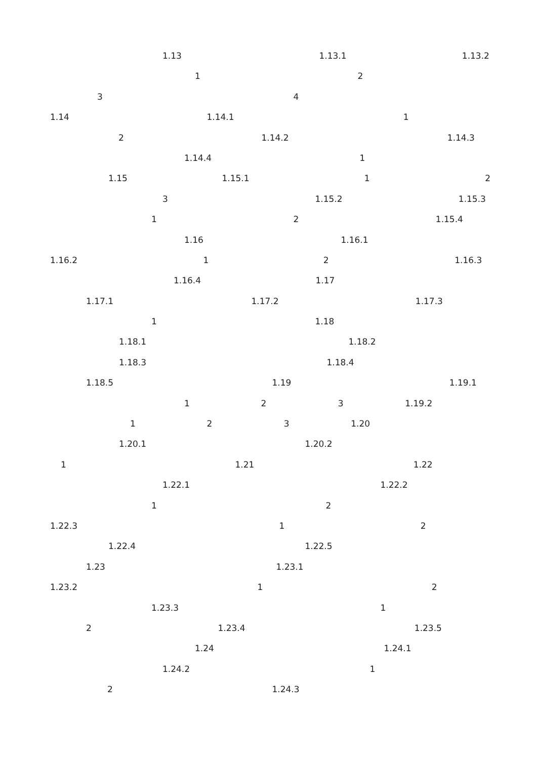1.13 1.13.1 1.13.2
1 2
3 4
1.14 1.14.1 1
2 1.14.2 1.14.3
1.14.4 1
1.15 1.15.1 1 2
3 1.15.2 1.15.3
1 2 1.15.4
1.16 1.16.1
1.16.2 1 2 1.16.3
1.16.4 1.17
1.17.1 1.17.2 1.17.3
1 1.18
1.18.1 1.18.2
1.18.3 1.18.4
1.18.5 1.19 1.19.1
1 2 3 1.19.2
1 2 3 1.20
1.20.1 1.20.2
1 1.21 1.22
1.22.1 1.22.2
1 2
1.22.3 1 2
1.22.4 1.22.5
1.23 1.23.1
1.23.2 1 2
1.23.3 1
2 1.23.4 1.23.5
1.24 1.24.1
1.24.2 1
2 1.24.3